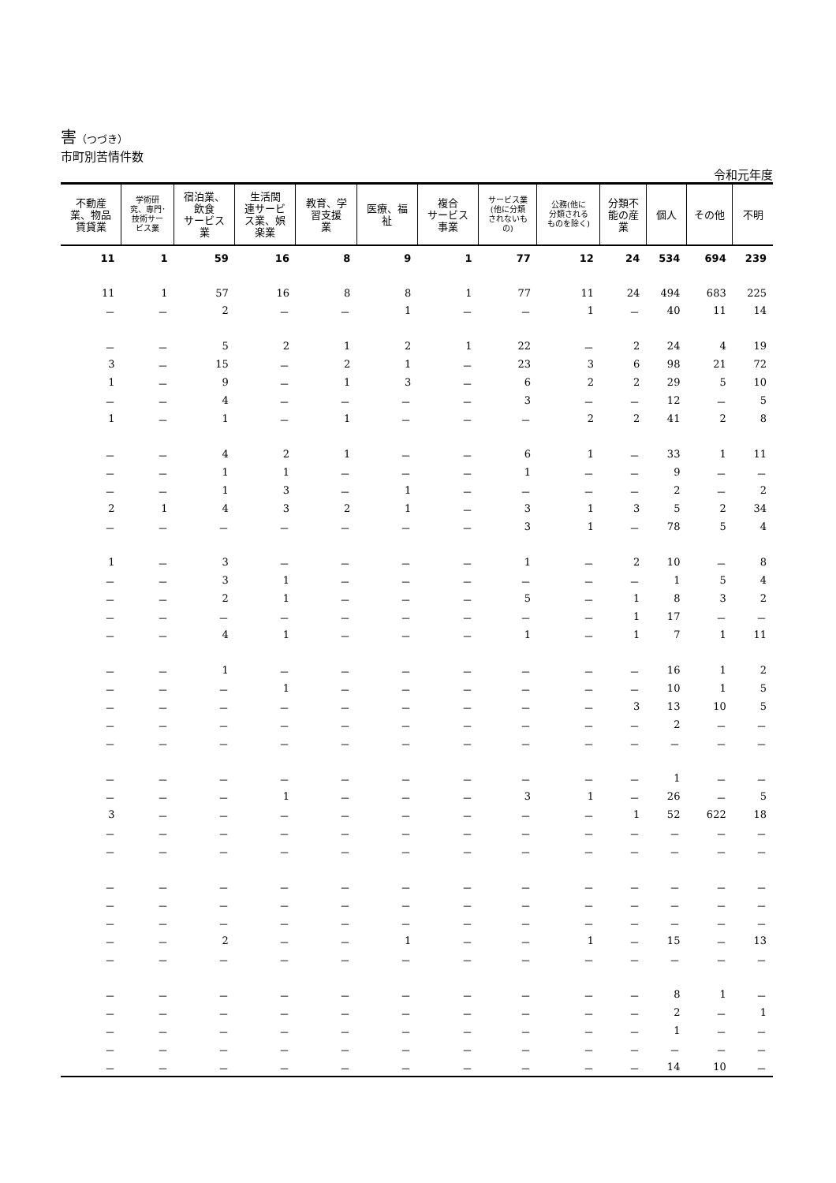害（つづき）
市町別苦情件数
令和元年度
| 不動産 業、物品 賃貸業 | 学術研 究、専門･ 技術サー ビス業 | 宿泊業、 飲食 サービス 業 | 生活関 連サービ ス業、娯 楽業 | 教育、学 習支援 業 | 医療、福 祉 | 複合 サービス 事業 | サービス業 (他に分類 されないも の) | 公務(他に 分類される ものを除く) | 分類不 能の産 業 | 個人 | その他 | 不明 |
| --- | --- | --- | --- | --- | --- | --- | --- | --- | --- | --- | --- | --- |
| 11 | 1 | 59 | 16 | 8 | 9 | 1 | 77 | 12 | 24 | 534 | 694 | 239 |
| 11 | 1 | 57 | 16 | 8 | 8 | 1 | 77 | 11 | 24 | 494 | 683 | 225 |
| － | － | 2 | － | － | 1 | － | － | 1 | － | 40 | 11 | 14 |
| － | － | 5 | 2 | 1 | 2 | 1 | 22 | － | 2 | 24 | 4 | 19 |
| 3 | － | 15 | － | 2 | 1 | － | 23 | 3 | 6 | 98 | 21 | 72 |
| 1 | － | 9 | － | 1 | 3 | － | 6 | 2 | 2 | 29 | 5 | 10 |
| － | － | 4 | － | － | － | － | 3 | － | － | 12 | － | 5 |
| 1 | － | 1 | － | 1 | － | － | － | 2 | 2 | 41 | 2 | 8 |
| － | － | 4 | 2 | 1 | － | － | 6 | 1 | － | 33 | 1 | 11 |
| － | － | 1 | 1 | － | － | － | 1 | － | － | 9 | － | － |
| － | － | 1 | 3 | － | 1 | － | － | － | － | 2 | － | 2 |
| 2 | 1 | 4 | 3 | 2 | 1 | － | 3 | 1 | 3 | 5 | 2 | 34 |
| － | － | － | － | － | － | － | 3 | 1 | － | 78 | 5 | 4 |
| 1 | － | 3 | － | － | － | － | 1 | － | 2 | 10 | － | 8 |
| － | － | 3 | 1 | － | － | － | － | － | － | 1 | 5 | 4 |
| － | － | 2 | 1 | － | － | － | 5 | － | 1 | 8 | 3 | 2 |
| － | － | － | － | － | － | － | － | － | 1 | 17 | － | － |
| － | － | 4 | 1 | － | － | － | 1 | － | 1 | 7 | 1 | 11 |
| － | － | 1 | － | － | － | － | － | － | － | 16 | 1 | 2 |
| － | － | － | 1 | － | － | － | － | － | － | 10 | 1 | 5 |
| － | － | － | － | － | － | － | － | － | 3 | 13 | 10 | 5 |
| － | － | － | － | － | － | － | － | － | － | 2 | － | － |
| － | － | － | － | － | － | － | － | － | － | － | － | － |
| － | － | － | － | － | － | － | － | － | － | 1 | － | － |
| － | － | － | 1 | － | － | － | 3 | 1 | － | 26 | － | 5 |
| 3 | － | － | － | － | － | － | － | － | 1 | 52 | 622 | 18 |
| － | － | － | － | － | － | － | － | － | － | － | － | － |
| － | － | － | － | － | － | － | － | － | － | － | － | － |
| － | － | － | － | － | － | － | － | － | － | － | － | － |
| － | － | － | － | － | － | － | － | － | － | － | － | － |
| － | － | － | － | － | － | － | － | － | － | － | － | － |
| － | － | 2 | － | － | 1 | － | － | 1 | － | 15 | － | 13 |
| － | － | － | － | － | － | － | － | － | － | － | － | － |
| － | － | － | － | － | － | － | － | － | － | 8 | 1 | － |
| － | － | － | － | － | － | － | － | － | － | 2 | － | 1 |
| － | － | － | － | － | － | － | － | － | － | 1 | － | － |
| － | － | － | － | － | － | － | － | － | － | － | － | － |
| － | － | － | － | － | － | － | － | － | － | 14 | 10 | － |